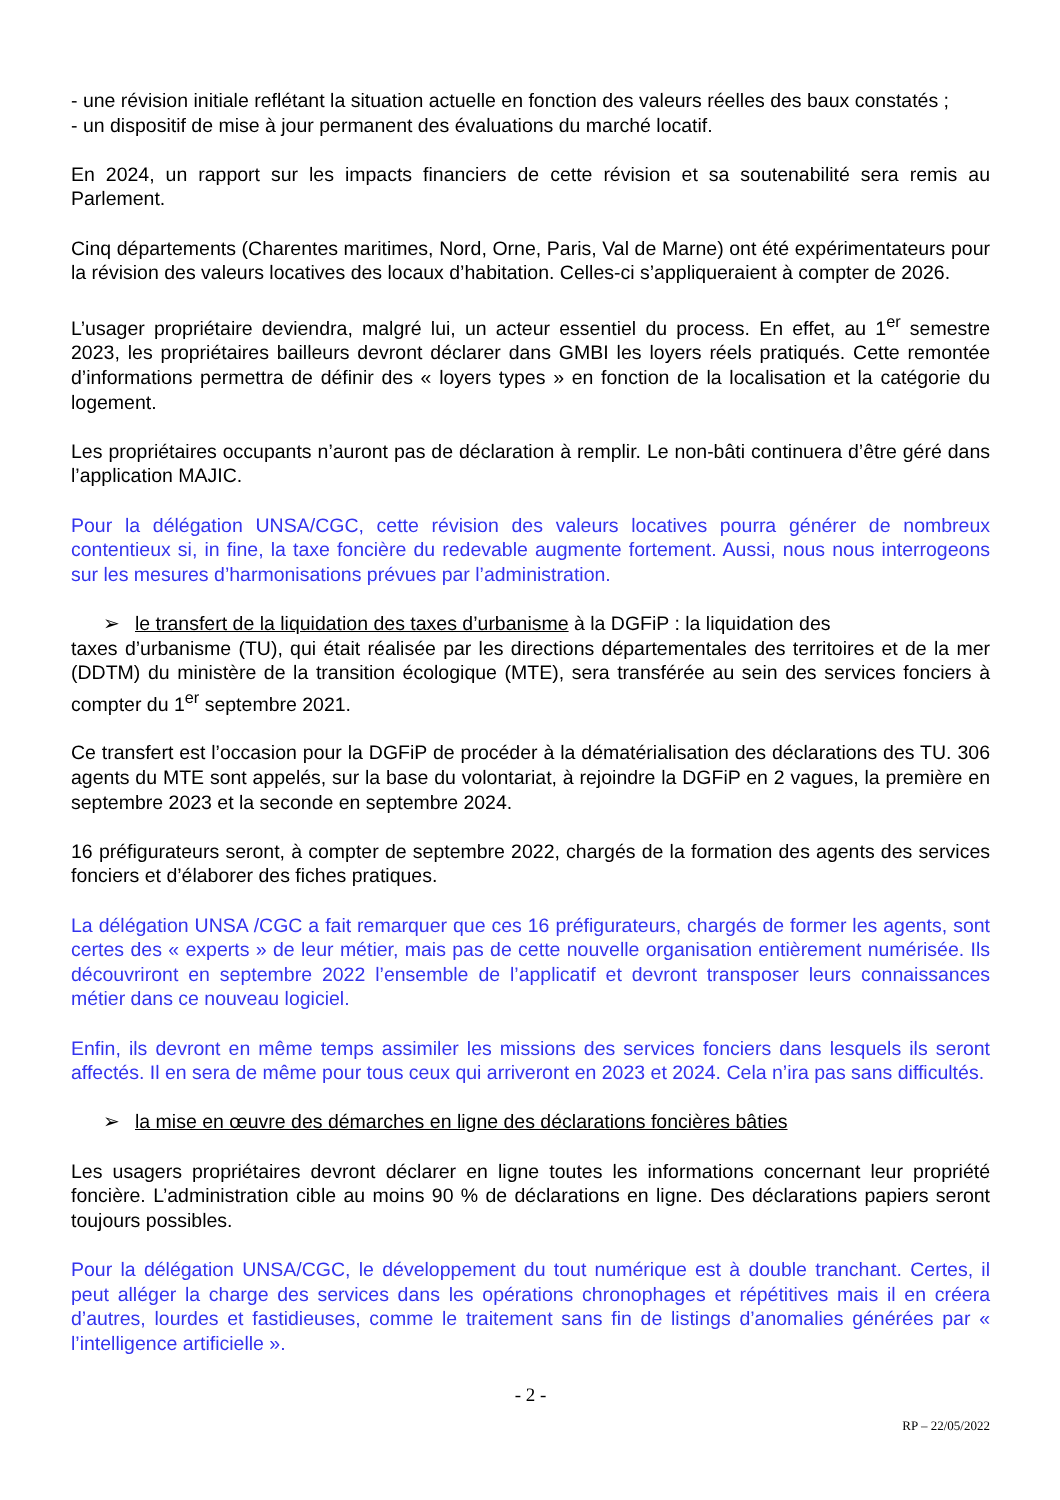- une révision initiale reflétant la situation actuelle en fonction des valeurs réelles des baux constatés ;
- un dispositif de mise à jour permanent des évaluations du marché locatif.
En 2024, un rapport sur les impacts financiers de cette révision et sa soutenabilité sera remis au Parlement.
Cinq départements (Charentes maritimes, Nord, Orne, Paris, Val de Marne) ont été expérimentateurs pour la révision des valeurs locatives des locaux d’habitation. Celles-ci s’appliqueraient à compter de 2026.
L’usager propriétaire deviendra, malgré lui, un acteur essentiel du process. En effet, au 1<sup>er</sup> semestre 2023, les propriétaires bailleurs devront déclarer dans GMBI les loyers réels pratiqués. Cette remontée d’informations permettra de définir des « loyers types » en fonction de la localisation et la catégorie du logement.
Les propriétaires occupants n’auront pas de déclaration à remplir. Le non-bâti continuera d’être géré dans l’application MAJIC.
Pour la délégation UNSA/CGC, cette révision des valeurs locatives pourra générer de nombreux contentieux si, in fine, la taxe foncière du redevable augmente fortement. Aussi, nous nous interrogeons sur les mesures d’harmonisations prévues par l’administration.
➢ le transfert de la liquidation des taxes d’urbanisme à la DGFiP : la liquidation des
taxes d’urbanisme (TU), qui était réalisée par les directions départementales des territoires et de la mer (DDTM) du ministère de la transition écologique (MTE), sera transférée au sein des services fonciers à compter du 1<sup>er</sup> septembre 2021.
Ce transfert est l’occasion pour la DGFiP de procéder à la dématérialisation des déclarations des TU. 306 agents du MTE sont appelés, sur la base du volontariat, à rejoindre la DGFiP en 2 vagues, la première en septembre 2023 et la seconde en septembre 2024.
16 préfigurateurs seront, à compter de septembre 2022, chargés de la formation des agents des services fonciers et d’élaborer des fiches pratiques.
La délégation UNSA /CGC a fait remarquer que ces 16 préfigurateurs, chargés de former les agents, sont certes des « experts » de leur métier, mais pas de cette nouvelle organisation entièrement numérisée. Ils découvriront en septembre 2022 l’ensemble de l’applicatif et devront transposer leurs connaissances métier dans ce nouveau logiciel.
Enfin, ils devront en même temps assimiler les missions des services fonciers dans lesquels ils seront affectés. Il en sera de même pour tous ceux qui arriveront en 2023 et 2024. Cela n’ira pas sans difficultés.
➢ la mise en œuvre des démarches en ligne des déclarations foncières bâties
Les usagers propriétaires devront déclarer en ligne toutes les informations concernant leur propriété foncière. L’administration cible au moins 90 % de déclarations en ligne. Des déclarations papiers seront toujours possibles.
Pour la délégation UNSA/CGC, le développement du tout numérique est à double tranchant. Certes, il peut alléger la charge des services dans les opérations chronophages et répétitives mais il en créera d’autres, lourdes et fastidieuses, comme le traitement sans fin de listings d’anomalies générées par « l’intelligence artificielle ».
- 2 -
RP – 22/05/2022